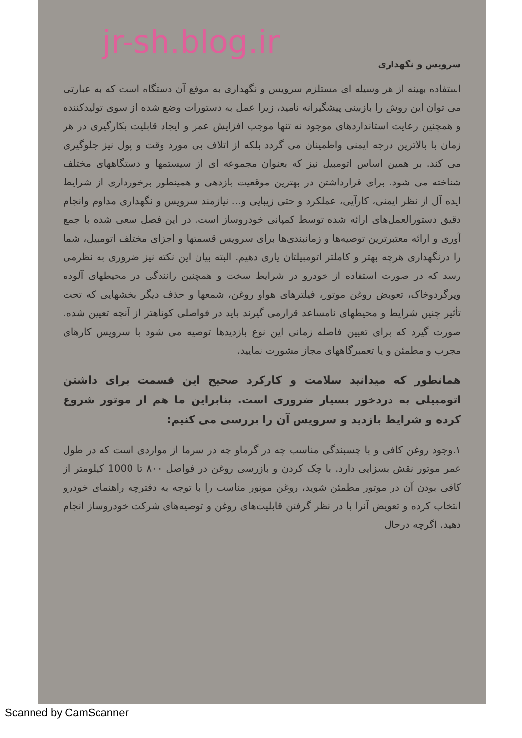jr-sh.blog.ir
سرویس و نگهداری
استفاده بهینه از هر وسیله ای مستلزم سرویس و نگهداری به موقع آن دستگاه است که به عبارتی می توان این روش را بازبینی پیشگیرانه نامید، زیرا عمل به دستورات وضع شده از سوی تولیدکننده و همچنین رعایت استانداردهای موجود نه تنها موجب افزایش عمر و ایجاد قابلیت بکارگیری در هر زمان با بالاترین درجه ایمنی واطمینان می گردد بلکه از اتلاف بی مورد وقت و پول نیز جلوگیری می کند. بر همین اساس اتومبیل نیز که بعنوان مجموعه ای از سیستمها و دستگاههای مختلف شناخته می شود، برای قرارداشتن در بهترین موقعیت بازدهی و همینطور برخورداری از شرایط ایده آل از نظر ایمنی، کارآیی، عملکرد و حتی زیبایی و... نیازمند سرویس و نگهداری مداوم وانجام دقیق دستورالعمل‌های ارائه شده توسط کمپانی خودروساز است. در این فصل سعی شده با جمع آوری و ارائه معتبرترین توصیه‌ها و زمانبندی‌ها برای سرویس قسمتها و اجزای مختلف اتومبیل، شما را درنگهداری هرچه بهتر و کاملتر اتومبیلتان یاری دهیم. البته بیان این نکته نیز ضروری به نظرمی رسد که در صورت استفاده از خودرو در شرایط سخت و همچنین رانندگی در محیطهای آلوده وپرگردوخاک، تعویض روغن موتور، فیلترهای هواو روغن، شمعها و حذف دیگر بخشهایی که تحت تأثیر چنین شرایط و محیطهای نامساعد قرارمی گیرند باید در فواصلی کوتاهتر از آنچه تعیین شده، صورت گیرد که برای تعیین فاصله زمانی این نوع بازدیدها توصیه می شود با سرویس کارهای مجرب و مطمئن و یا تعمیرگاههای مجاز مشورت نمایید.
همانطور که میدانید سلامت و کارکرد صحیح این قسمت برای داشتن اتومبیلی به دردخور بسیار ضروری است. بنابراین ما هم از موتور شروع کرده و شرایط بازدید و سرویس آن را بررسی می کنیم:
۱.وجود روغن کافی و با چسبندگی مناسب چه در گرماو چه در سرما از مواردی است که در طول عمر موتور نقش بسزایی دارد. با چک کردن و بازرسی روغن در فواصل ۸۰۰ تا 1000 کیلومتر از کافی بودن آن در موتور مطمئن شوید، روغن موتور مناسب را با توجه به دفترچه راهنمای خودرو انتخاب کرده و تعویض آنرا با در نظر گرفتن قابلیت‌های روغن و توصیه‌های شرکت خودروساز انجام دهید. اگرچه درحال
Scanned by CamScanner